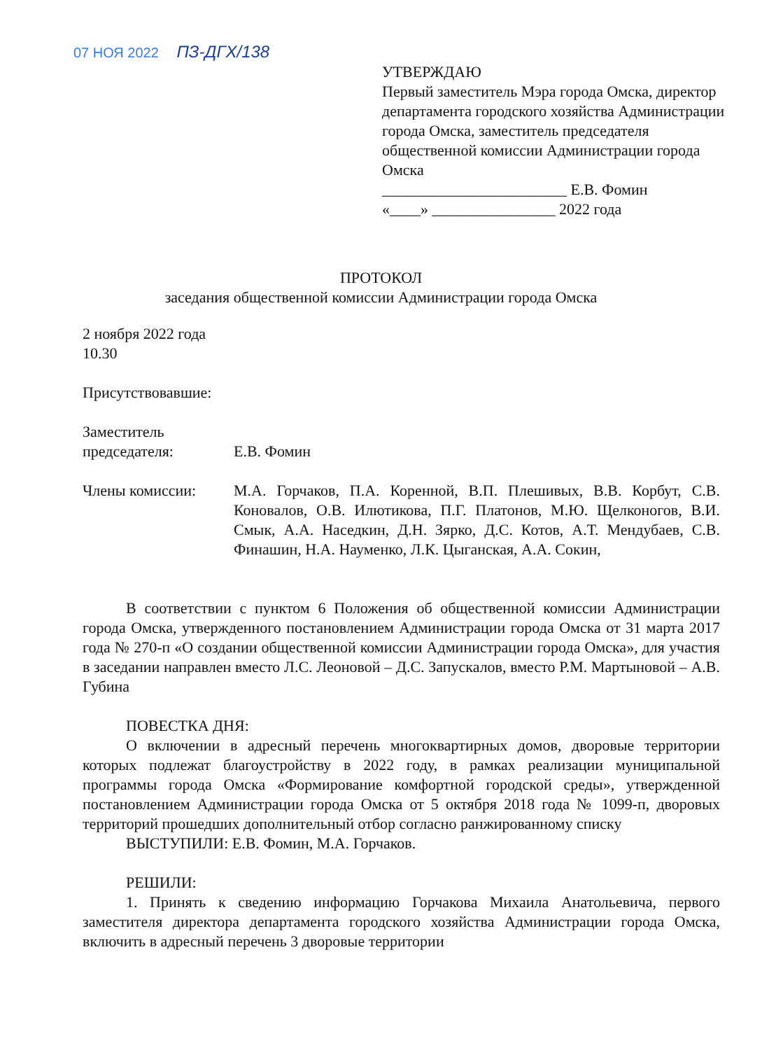07 НОЯ 2022 ПЗ-ДГХ/138
УТВЕРЖДАЮ
Первый заместитель Мэра города Омска, директор департамента городского хозяйства Администрации города Омска, заместитель председателя общественной комиссии Администрации города Омска
________________________ Е.В. Фомин
«____» ________________ 2022 года
ПРОТОКОЛ
заседания общественной комиссии Администрации города Омска
2 ноября 2022 года
10.30
Присутствовавшие:
Заместитель
председателя:
Е.В. Фомин
Члены комиссии: М.А. Горчаков, П.А. Коренной, В.П. Плешивых, В.В. Корбут, С.В. Коновалов, О.В. Илютикова, П.Г. Платонов, М.Ю. Щелконогов, В.И. Смык, А.А. Наседкин, Д.Н. Зярко, Д.С. Котов, А.Т. Мендубаев, С.В. Финашин, Н.А. Науменко, Л.К. Цыганская, А.А. Сокин,
В соответствии с пунктом 6 Положения об общественной комиссии Администрации города Омска, утвержденного постановлением Администрации города Омска от 31 марта 2017 года № 270-п «О создании общественной комиссии Администрации города Омска», для участия в заседании направлен вместо Л.С. Леоновой – Д.С. Запускалов, вместо Р.М. Мартыновой – А.В. Губина
ПОВЕСТКА ДНЯ:
О включении в адресный перечень многоквартирных домов, дворовые территории которых подлежат благоустройству в 2022 году, в рамках реализации муниципальной программы города Омска «Формирование комфортной городской среды», утвержденной постановлением Администрации города Омска от 5 октября 2018 года № 1099-п, дворовых территорий прошедших дополнительный отбор согласно ранжированному списку
ВЫСТУПИЛИ: Е.В. Фомин, М.А. Горчаков.
РЕШИЛИ:
1. Принять к сведению информацию Горчакова Михаила Анатольевича, первого заместителя директора департамента городского хозяйства Администрации города Омска, включить в адресный перечень 3 дворовые территории